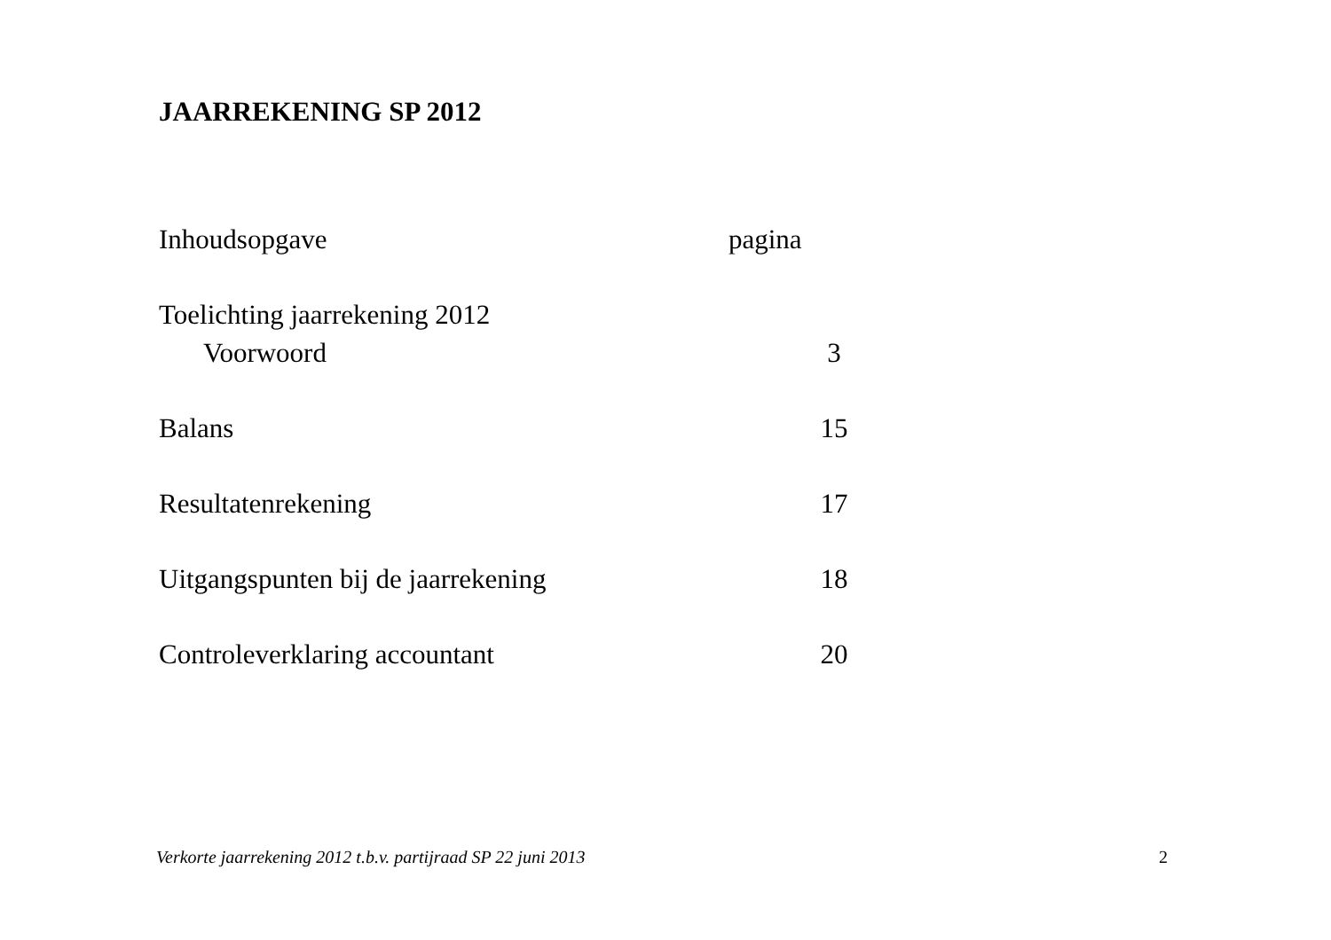JAARREKENING SP 2012
| Inhoudsopgave | pagina |
| Toelichting jaarrekening 2012 | |
| Voorwoord | 3 |
| Balans | 15 |
| Resultatenrekening | 17 |
| Uitgangspunten bij de jaarrekening | 18 |
| Controleverklaring accountant | 20 |
Verkorte jaarrekening 2012 t.b.v. partijraad SP 22 juni 2013 2